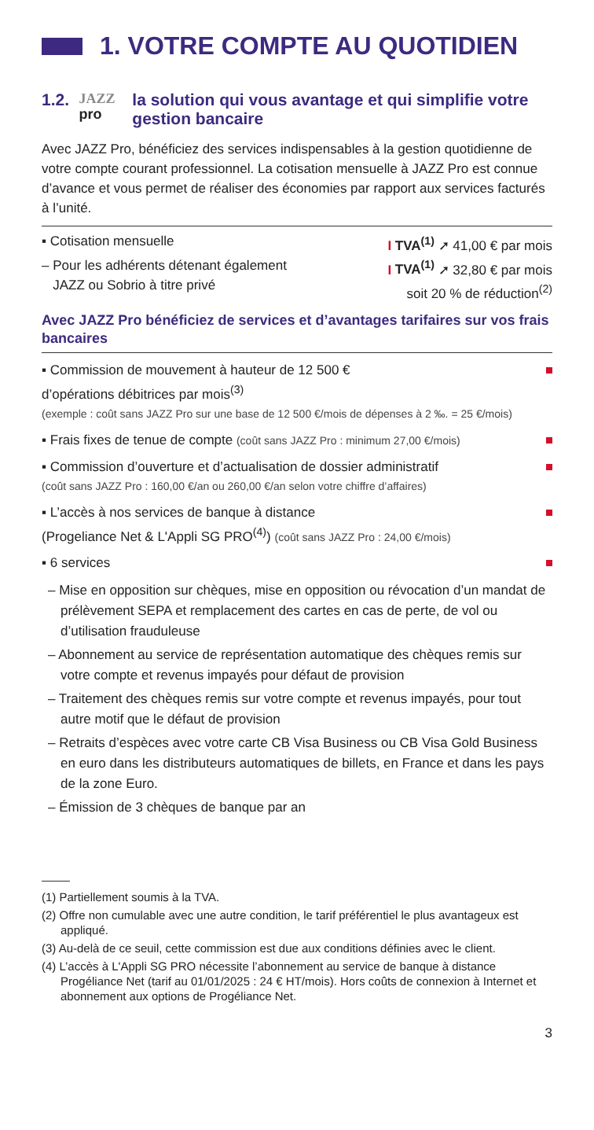1. VOTRE COMPTE AU QUOTIDIEN
1.2. JAZZ pro la solution qui vous avantage et qui simplifie votre gestion bancaire
Avec JAZZ Pro, bénéficiez des services indispensables à la gestion quotidienne de votre compte courant professionnel. La cotisation mensuelle à JAZZ Pro est connue d’avance et vous permet de réaliser des économies par rapport aux services facturés à l’unité.
▪ Cotisation mensuelle I TVA<sup>(1)</sup> ➚ 41,00 € par mois
– Pour les adhérents détenant également
JAZZ ou Sobrio à titre privé I TVA<sup>(1)</sup> ➚ 32,80 € par mois
soit 20 % de réduction<sup>(2)</sup>
Avec JAZZ Pro bénéficiez de services et d’avantages tarifaires sur vos frais bancaires
▪ Commission de mouvement à hauteur de 12 500 €
d’opérations débitrices par mois<sup>(3)</sup>
(exemple : coût sans JAZZ Pro sur une base de 12 500 €/mois de dépenses à 2 ‰. = 25 €/mois)
▪ Frais fixes de tenue de compte (coût sans JAZZ Pro : minimum 27,00 €/mois)
▪ Commission d’ouverture et d’actualisation de dossier administratif
(coût sans JAZZ Pro : 160,00 €/an ou 260,00 €/an selon votre chiffre d’affaires)
▪ L’accès à nos services de banque à distance
(Progeliance Net & L'Appli SG PRO<sup>(4)</sup>) (coût sans JAZZ Pro : 24,00 €/mois)
▪ 6 services
– Mise en opposition sur chèques, mise en opposition ou révocation d’un mandat de prélèvement SEPA et remplacement des cartes en cas de perte, de vol ou d’utilisation frauduleuse
– Abonnement au service de représentation automatique des chèques remis sur votre compte et revenus impayés pour défaut de provision
– Traitement des chèques remis sur votre compte et revenus impayés, pour tout autre motif que le défaut de provision
– Retraits d’espèces avec votre carte CB Visa Business ou CB Visa Gold Business en euro dans les distributeurs automatiques de billets, en France et dans les pays de la zone Euro.
– Émission de 3 chèques de banque par an
(1) Partiellement soumis à la TVA.
(2) Offre non cumulable avec une autre condition, le tarif préférentiel le plus avantageux est appliqué.
(3) Au-delà de ce seuil, cette commission est due aux conditions définies avec le client.
(4) L’accès à L'Appli SG PRO nécessite l’abonnement au service de banque à distance Progéliance Net (tarif au 01/01/2025 : 24 € HT/mois). Hors coûts de connexion à Internet et abonnement aux options de Progéliance Net.
3